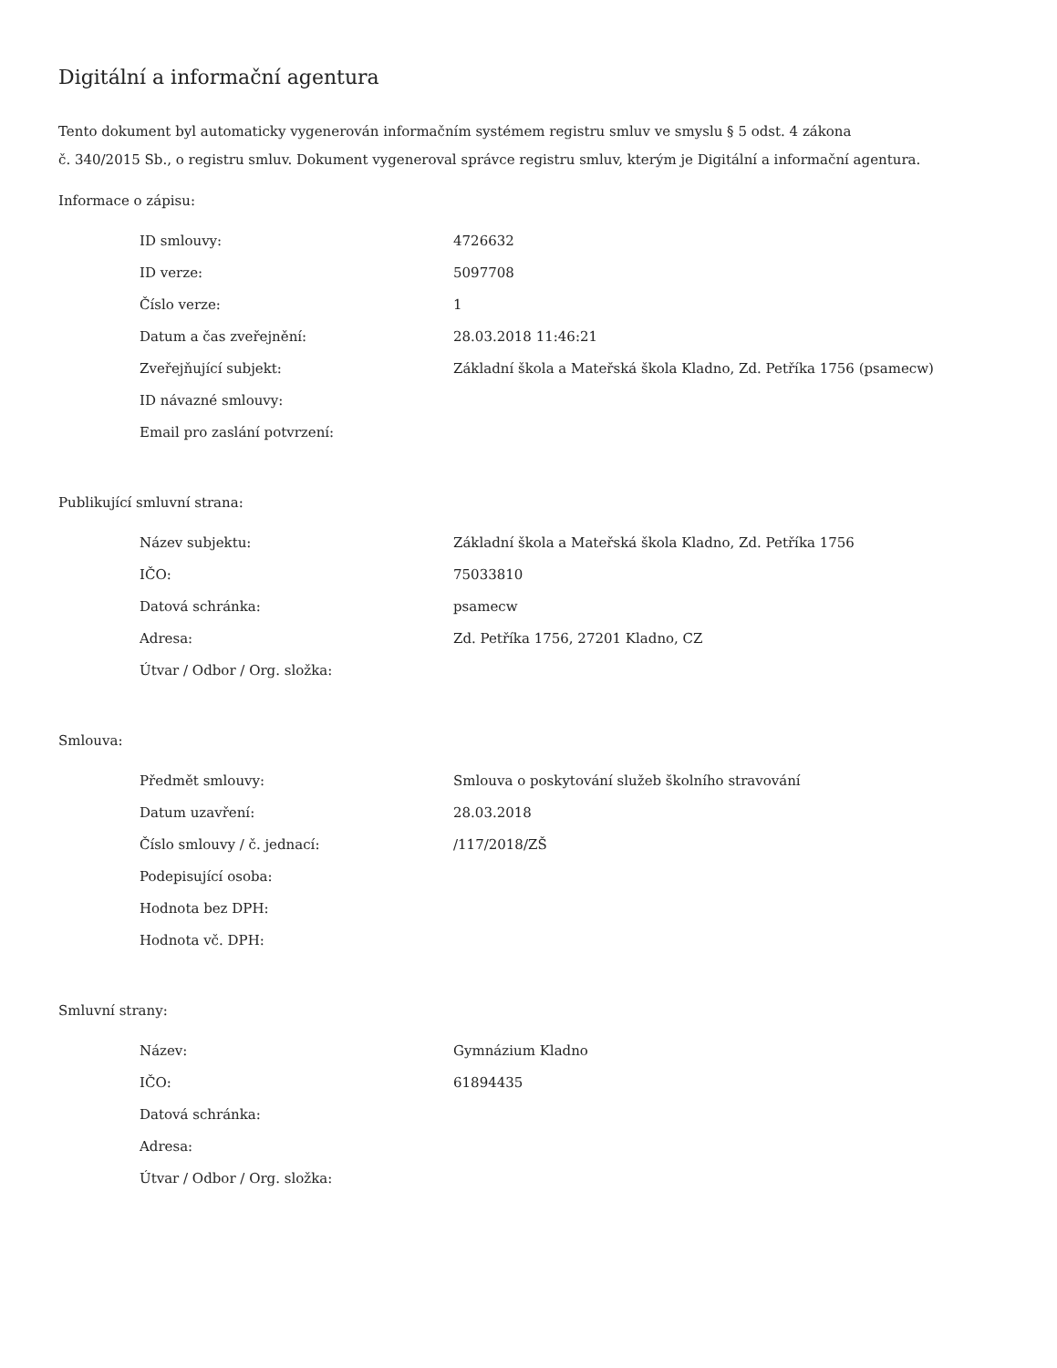Digitální a informační agentura
Tento dokument byl automaticky vygenerován informačním systémem registru smluv ve smyslu § 5 odst. 4 zákona
č. 340/2015 Sb., o registru smluv. Dokument vygeneroval správce registru smluv, kterým je Digitální a informační agentura.
Informace o zápisu:
| ID smlouvy: | 4726632 |
| ID verze: | 5097708 |
| Číslo verze: | 1 |
| Datum a čas zveřejnění: | 28.03.2018 11:46:21 |
| Zveřejňující subjekt: | Základní škola a Mateřská škola Kladno, Zd. Petříka 1756 (psamecw) |
| ID návazné smlouvy: | |
| Email pro zaslání potvrzení: | |
Publikující smluvní strana:
| Název subjektu: | Základní škola a Mateřská škola Kladno, Zd. Petříka 1756 |
| IČO: | 75033810 |
| Datová schránka: | psamecw |
| Adresa: | Zd. Petříka 1756, 27201 Kladno, CZ |
| Útvar / Odbor / Org. složka: | |
Smlouva:
| Předmět smlouvy: | Smlouva o poskytování služeb školního stravování |
| Datum uzavření: | 28.03.2018 |
| Číslo smlouvy / č. jednací: | /117/2018/ZŠ |
| Podepisující osoba: | |
| Hodnota bez DPH: | |
| Hodnota vč. DPH: | |
Smluvní strany:
| Název: | Gymnázium Kladno |
| IČO: | 61894435 |
| Datová schránka: | |
| Adresa: | |
| Útvar / Odbor / Org. složka: | |